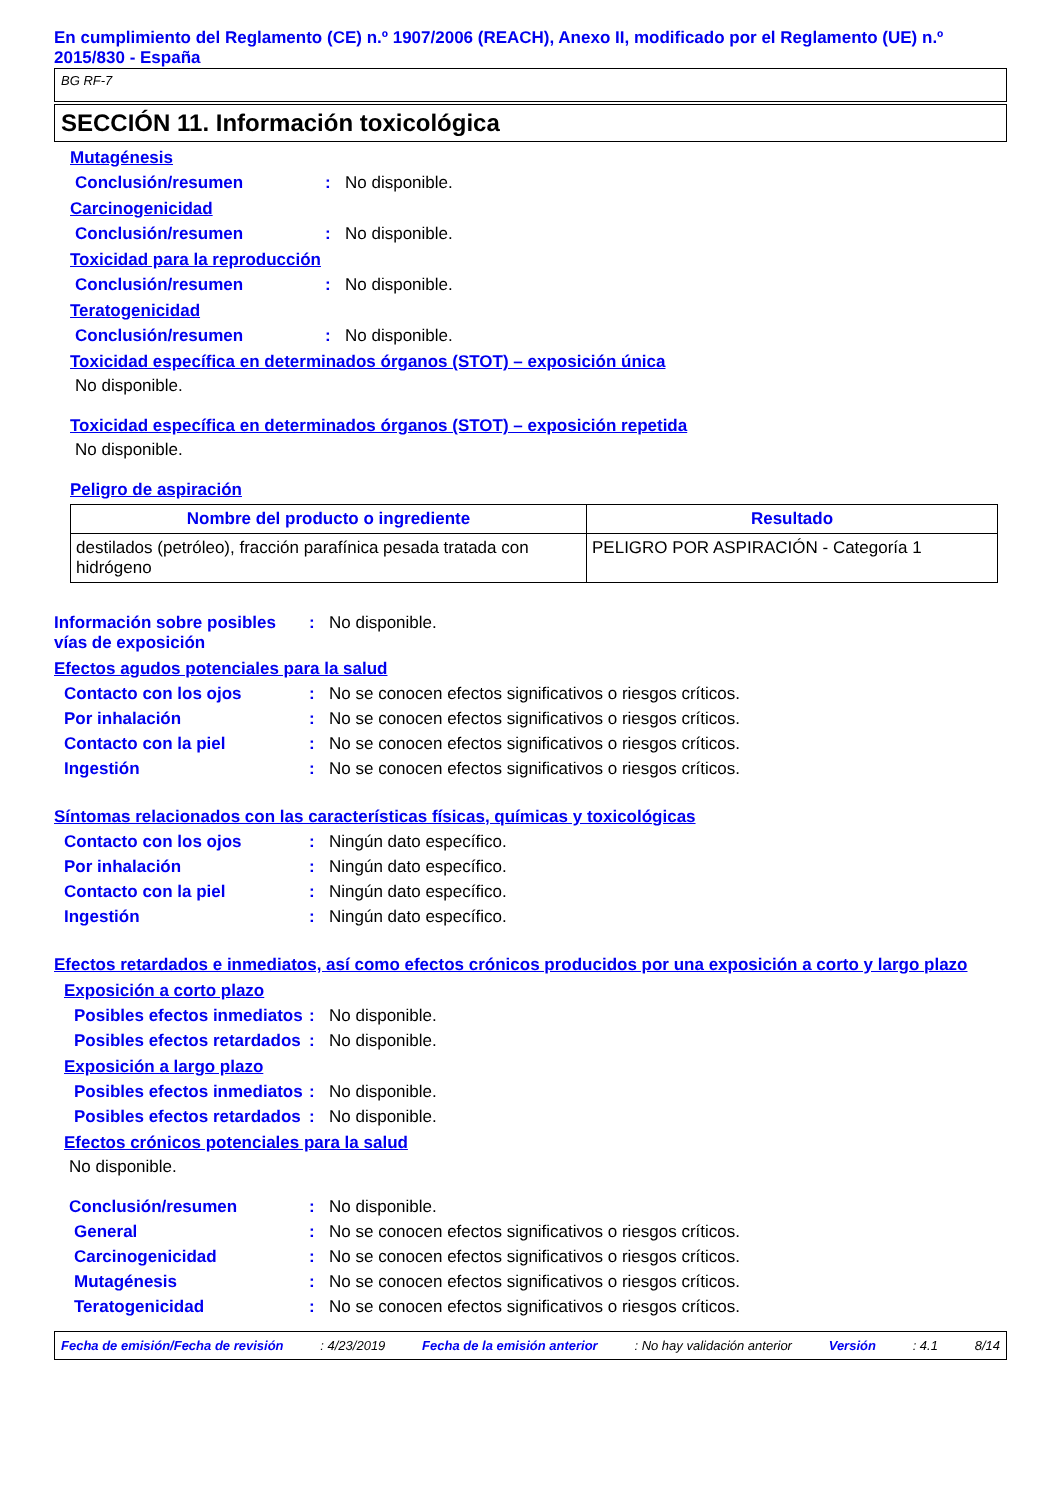En cumplimiento del Reglamento (CE) n.º 1907/2006 (REACH), Anexo II, modificado por el Reglamento (UE) n.º 2015/830 - España
BG RF-7
SECCIÓN 11. Información toxicológica
Mutagénesis
Conclusión/resumen : No disponible.
Carcinogenicidad
Conclusión/resumen : No disponible.
Toxicidad para la reproducción
Conclusión/resumen : No disponible.
Teratogenicidad
Conclusión/resumen : No disponible.
Toxicidad específica en determinados órganos (STOT) – exposición única
No disponible.
Toxicidad específica en determinados órganos (STOT) – exposición repetida
No disponible.
Peligro de aspiración
| Nombre del producto o ingrediente | Resultado |
| --- | --- |
| destilados (petróleo), fracción parafínica pesada tratada con hidrógeno | PELIGRO POR ASPIRACIÓN - Categoría 1 |
Información sobre posibles vías de exposición
: No disponible.
Efectos agudos potenciales para la salud
Contacto con los ojos : No se conocen efectos significativos o riesgos críticos.
Por inhalación : No se conocen efectos significativos o riesgos críticos.
Contacto con la piel : No se conocen efectos significativos o riesgos críticos.
Ingestión : No se conocen efectos significativos o riesgos críticos.
Síntomas relacionados con las características físicas, químicas y toxicológicas
Contacto con los ojos : Ningún dato específico.
Por inhalación : Ningún dato específico.
Contacto con la piel : Ningún dato específico.
Ingestión : Ningún dato específico.
Efectos retardados e inmediatos, así como efectos crónicos producidos por una exposición a corto y largo plazo
Exposición a corto plazo
Posibles efectos inmediatos
: No disponible.
Posibles efectos retardados
: No disponible.
Exposición a largo plazo
Posibles efectos inmediatos
: No disponible.
Posibles efectos retardados
: No disponible.
Efectos crónicos potenciales para la salud
No disponible.
Conclusión/resumen : No disponible.
General : No se conocen efectos significativos o riesgos críticos.
Carcinogenicidad : No se conocen efectos significativos o riesgos críticos.
Mutagénesis : No se conocen efectos significativos o riesgos críticos.
Teratogenicidad : No se conocen efectos significativos o riesgos críticos.
Fecha de emisión/Fecha de revisión: 4/23/2019 Fecha de la emisión anterior: No hay validación anterior Versión: 4.1 8/14